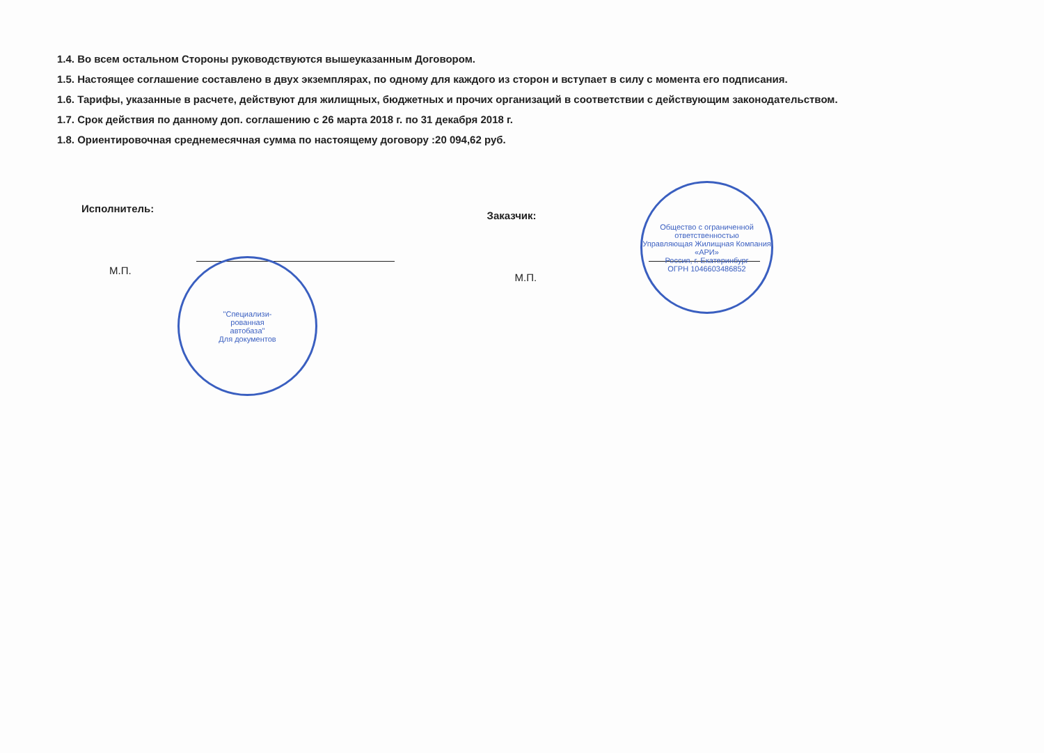1.4. Во всем остальном Стороны руководствуются вышеуказанным Договором.
1.5. Настоящее соглашение составлено в двух экземплярах, по одному для каждого из сторон и вступает в силу с момента его подписания.
1.6. Тарифы, указанные в расчете, действуют для жилищных, бюджетных и прочих организаций в соответствии с действующим законодательством.
1.7. Срок действия по данному доп. соглашению с 26 марта 2018 г. по 31 декабря 2018 г.
1.8. Ориентировочная среднемесячная сумма по настоящему договору :20 094,62 руб.
Исполнитель:
М.П.
Заказчик:
М.П.
"Специализи-
рованная
автобаза"
Для документов
Общество с ограниченной ответственностью
Управляющая Жилищная Компания «АРИ»
Россия, г. Екатеринбург
ОГРН 1046603486852